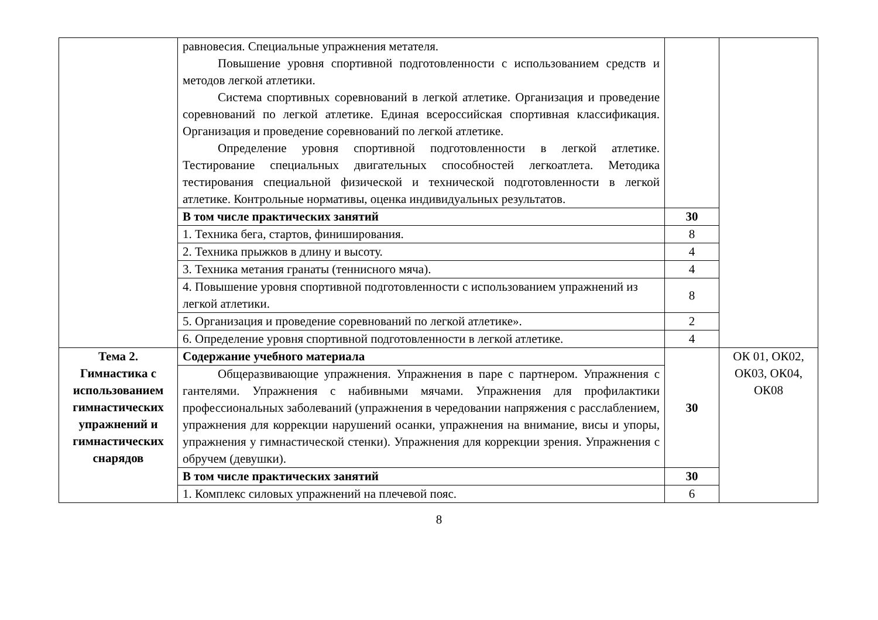| | равновесия. Специальные упражнения метателя. Повышение уровня спортивной подготовленности с использованием средств и методов легкой атлетики. Система спортивных соревнований в легкой атлетике. Организация и проведение соревнований по легкой атлетике. Единая всероссийская спортивная классификация. Организация и проведение соревнований по легкой атлетике. Определение уровня спортивной подготовленности в легкой атлетике. Тестирование специальных двигательных способностей легкоатлета. Методика тестирования специальной физической и технической подготовленности в легкой атлетике. Контрольные нормативы, оценка индивидуальных результатов. | | |
| | В том числе практических занятий | 30 | |
| | 1. Техника бега, стартов, финиширования. | 8 | |
| | 2. Техника прыжков в длину и высоту. | 4 | |
| | 3. Техника метания гранаты (теннисного мяча). | 4 | |
| | 4. Повышение уровня спортивной подготовленности с использованием упражнений из легкой атлетики. | 8 | |
| | 5. Организация и проведение соревнований по легкой атлетике». | 2 | |
| | 6. Определение уровня спортивной подготовленности в легкой атлетике. | 4 | |
| Тема 2. Гимнастика с использованием гимнастических упражнений и гимнастических снарядов | Содержание учебного материала | 30 | ОК 01, ОК02, ОК03, ОК04, ОК08 |
| | Общеразвивающие упражнения. Упражнения в паре с партнером. Упражнения с гантелями. Упражнения с набивными мячами. Упражнения для профилактики профессиональных заболеваний (упражнения в чередовании напряжения с расслаблением, упражнения для коррекции нарушений осанки, упражнения на внимание, висы и упоры, упражнения у гимнастической стенки). Упражнения для коррекции зрения. Упражнения с обручем (девушки). | | |
| | В том числе практических занятий | 30 | |
| | 1. Комплекс силовых упражнений на плечевой пояс. | 6 | |
8